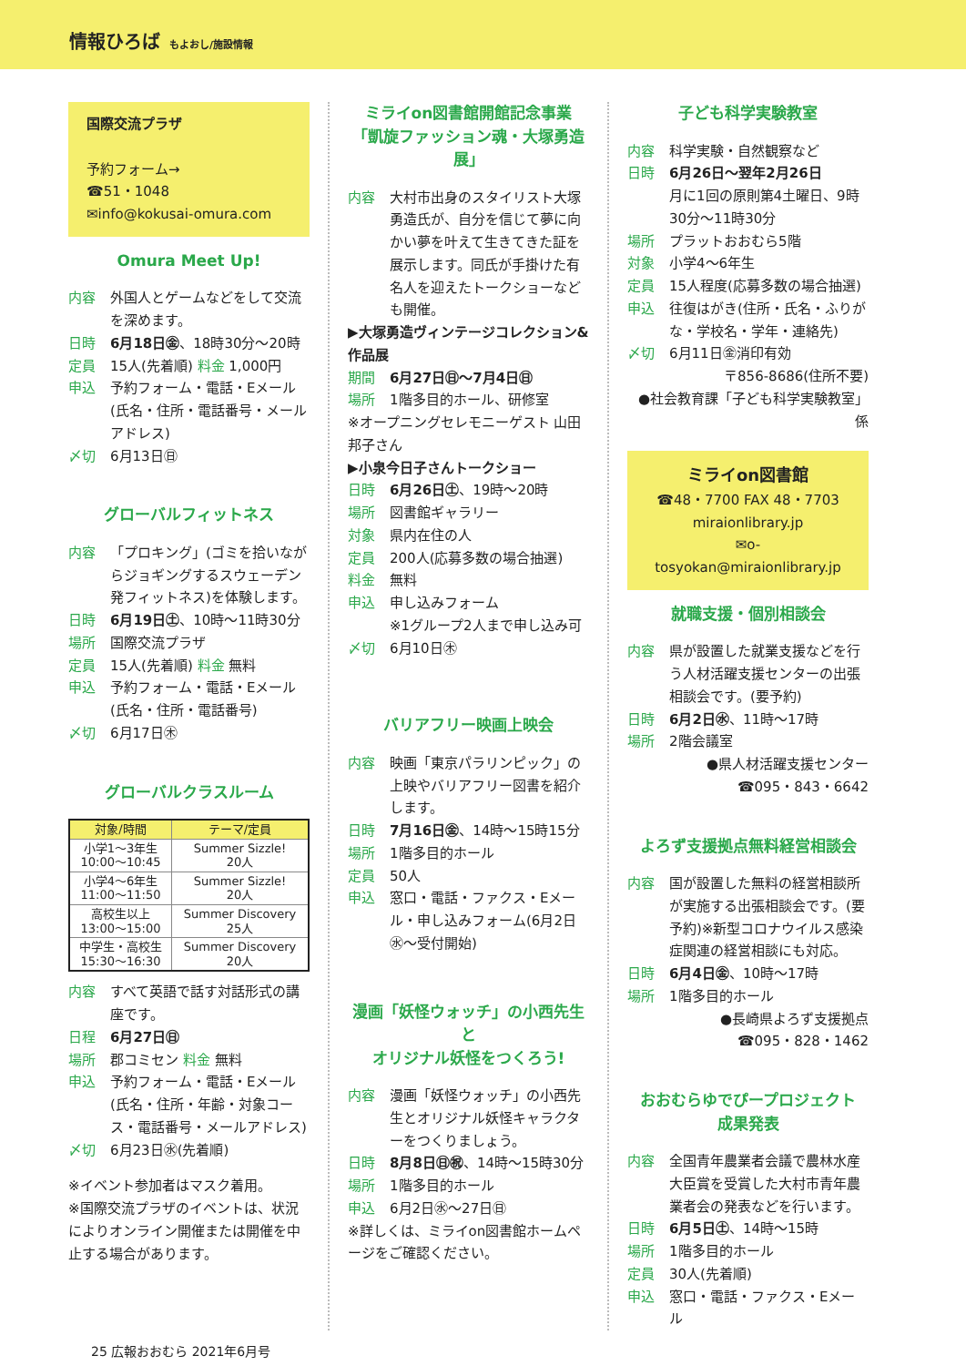情報ひろば もよおし/施設情報
国際交流プラザ
予約フォーム→
☎51・1048
✉info@kokusai-omura.com
Omura Meet Up!
内容 外国人とゲームなどをして交流を深めます。
日時 6月18日㊎、18時30分～20時
定員 15人(先着順) 料金 1,000円
申込 予約フォーム・電話・Eメール(氏名・住所・電話番号・メールアドレス)
〆切 6月13日㊐
グローバルフィットネス
内容 「プロキング」(ゴミを拾いながらジョギングするスウェーデン発フィットネス)を体験します。
日時 6月19日㊏、10時～11時30分
場所 国際交流プラザ
定員 15人(先着順) 料金 無料
申込 予約フォーム・電話・Eメール(氏名・住所・電話番号)
〆切 6月17日㊍
グローバルクラスルーム
| 対象/時間 | テーマ/定員 |
| --- | --- |
| 小学1～3年生 10:00～10:45 | Summer Sizzle! 20人 |
| 小学4～6年生 11:00～11:50 | Summer Sizzle! 20人 |
| 高校生以上 13:00～15:00 | Summer Discovery 25人 |
| 中学生・高校生 15:30～16:30 | Summer Discovery 20人 |
内容 すべて英語で話す対話形式の講座です。
日程 6月27日㊐
場所 郡コミセン 料金 無料
申込 予約フォーム・電話・Eメール(氏名・住所・年齢・対象コース・電話番号・メールアドレス)
〆切 6月23日㊌(先着順)
※イベント参加者はマスク着用。
※国際交流プラザのイベントは、状況によりオンライン開催または開催を中止する場合があります。
ミライon図書館開館記念事業
「凱旋ファッション魂・大塚勇造展」
内容 大村市出身のスタイリスト大塚勇造氏が、自分を信じて夢に向かい夢を叶えて生きてきた証を展示します。同氏が手掛けた有名人を迎えたトークショーなども開催。
▶大塚勇造ヴィンテージコレクション&作品展
期間 6月27日㊐～7月4日㊐
場所 1階多目的ホール、研修室
※オープニングセレモニーゲスト 山田邦子さん
▶小泉今日子さんトークショー
日時 6月26日㊏、19時～20時
場所 図書館ギャラリー
対象 県内在住の人
定員 200人(応募多数の場合抽選)
料金 無料
申込 申し込みフォーム
※1グループ2人まで申し込み可
〆切 6月10日㊍
バリアフリー映画上映会
内容 映画「東京パラリンピック」の上映やバリアフリー図書を紹介します。
日時 7月16日㊎、14時～15時15分
場所 1階多目的ホール
定員 50人
申込 窓口・電話・ファクス・Eメール・申し込みフォーム(6月2日㊌～受付開始)
漫画「妖怪ウォッチ」の小西先生と
オリジナル妖怪をつくろう!
内容 漫画「妖怪ウォッチ」の小西先生とオリジナル妖怪キャラクターをつくりましょう。
日時 8月8日㊐㊗、14時～15時30分
場所 1階多目的ホール
申込 6月2日㊌～27日㊐
※詳しくは、ミライon図書館ホームページをご確認ください。
子ども科学実験教室
内容 科学実験・自然観察など
日時 6月26日～翌年2月26日
月に1回の原則第4土曜日、9時30分～11時30分
場所 プラットおおむら5階
対象 小学4～6年生
定員 15人程度(応募多数の場合抽選)
申込 往復はがき(住所・氏名・ふりがな・学校名・学年・連絡先)
〆切 6月11日㊎消印有効
〒856-8686(住所不要)
●社会教育課「子ども科学実験教室」係
ミライon図書館
☎48・7700 FAX 48・7703
miraionlibrary.jp
✉o-tosyokan@miraionlibrary.jp
就職支援・個別相談会
内容 県が設置した就業支援などを行う人材活躍支援センターの出張相談会です。(要予約)
日時 6月2日㊌、11時～17時
場所 2階会議室
●県人材活躍支援センター
☎095・843・6642
よろず支援拠点無料経営相談会
内容 国が設置した無料の経営相談所が実施する出張相談会です。(要予約)※新型コロナウイルス感染症関連の経営相談にも対応。
日時 6月4日㊎、10時～17時
場所 1階多目的ホール
●長崎県よろず支援拠点
☎095・828・1462
おおむらゆでぴープロジェクト
成果発表
内容 全国青年農業者会議で農林水産大臣賞を受賞した大村市青年農業者会の発表などを行います。
日時 6月5日㊏、14時～15時
場所 1階多目的ホール
定員 30人(先着順)
申込 窓口・電話・ファクス・Eメール
25 広報おおむら 2021年6月号